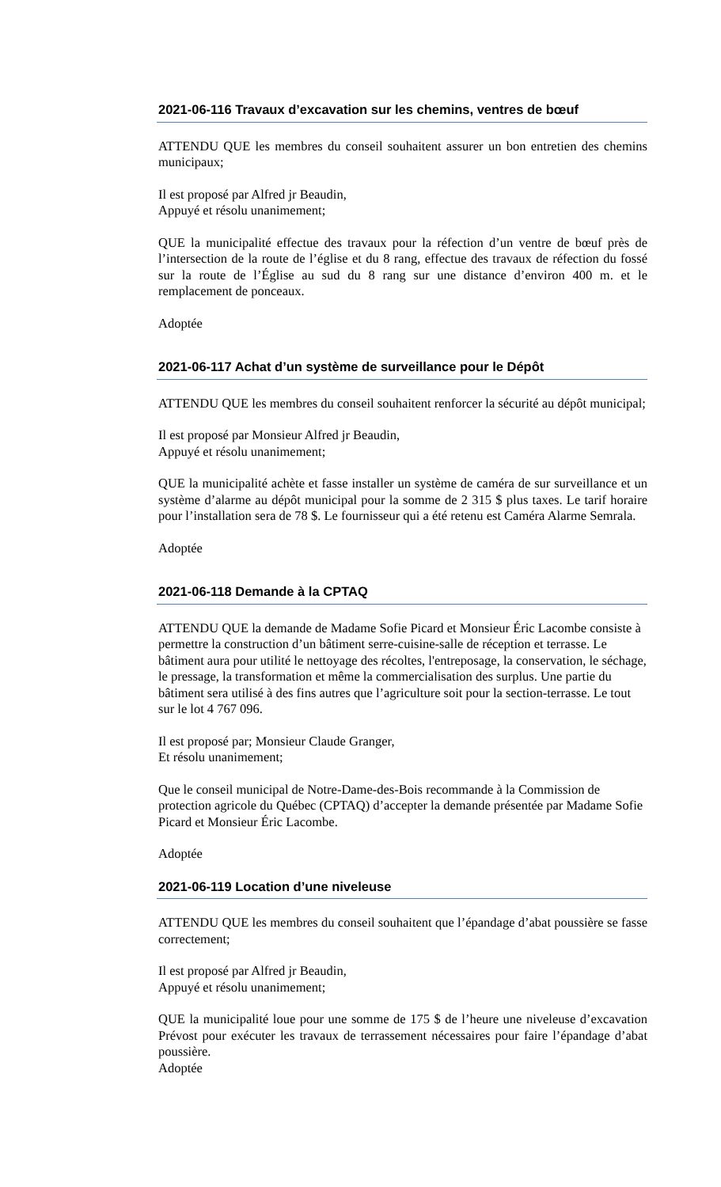2021-06-116 Travaux d’excavation sur les chemins, ventres de bœuf
ATTENDU QUE les membres du conseil souhaitent assurer un bon entretien des chemins municipaux;
Il est proposé par Alfred jr Beaudin,
Appuyé et résolu unanimement;
QUE la municipalité effectue des travaux pour la réfection d’un ventre de bœuf près de l’intersection de la route de l’église et du 8 rang, effectue des travaux de réfection du fossé sur la route de l’Église au sud du 8 rang sur une distance d’environ 400 m. et le remplacement de ponceaux.
Adoptée
2021-06-117 Achat d’un système de surveillance pour le Dépôt
ATTENDU QUE les membres du conseil souhaitent renforcer la sécurité au dépôt municipal;
Il est proposé par Monsieur Alfred jr Beaudin,
Appuyé et résolu unanimement;
QUE la municipalité achète et fasse installer un système de caméra de sur surveillance et un système d’alarme au dépôt municipal pour la somme de 2 315 $ plus taxes. Le tarif horaire pour l’installation sera de 78 $. Le fournisseur qui a été retenu est Caméra Alarme Semrala.
Adoptée
2021-06-118 Demande à la CPTAQ
ATTENDU QUE la demande de Madame Sofie Picard et Monsieur Éric Lacombe consiste à permettre la construction d’un bâtiment serre-cuisine-salle de réception et terrasse. Le bâtiment aura pour utilité le nettoyage des récoltes, l'entreposage, la conservation, le séchage, le pressage, la transformation et même la commercialisation des surplus. Une partie du bâtiment sera utilisé à des fins autres que l’agriculture soit pour la section-terrasse. Le tout sur le lot 4 767 096.
Il est proposé par; Monsieur Claude Granger,
Et résolu unanimement;
Que le conseil municipal de Notre-Dame-des-Bois recommande à la Commission de protection agricole du Québec (CPTAQ) d’accepter la demande présentée par Madame Sofie Picard et Monsieur Éric Lacombe.
Adoptée
2021-06-119 Location d’une niveleuse
ATTENDU QUE les membres du conseil souhaitent que l’épandage d’abat poussière se fasse correctement;
Il est proposé par Alfred jr Beaudin,
Appuyé et résolu unanimement;
QUE la municipalité loue pour une somme de 175 $ de l’heure une niveleuse d’excavation Prévost pour exécuter les travaux de terrassement nécessaires pour faire l’épandage d’abat poussière.
Adoptée